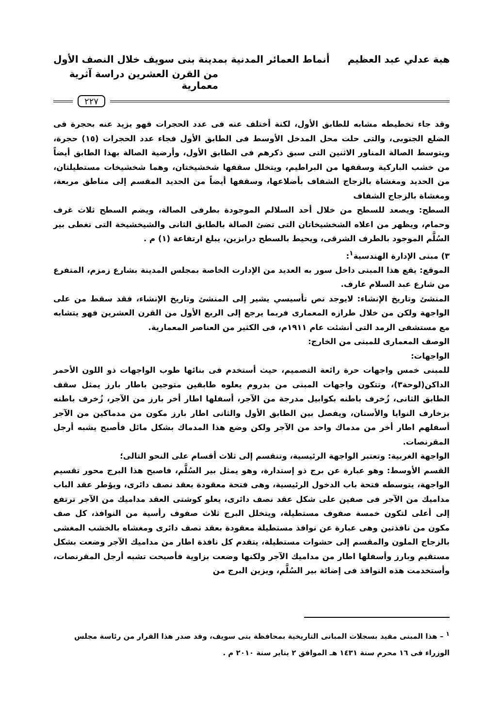هبة عدلي عبد العظيم أنماط العمائر المدنية بمدينة بنى سويف خلال النصف الأول
من القرن العشرين دراسة آثرية معمارية
٢٢٧
وقد جاء تخطيطه مشابه للطابق الأول، لكنة أختلف عنه فى عدد الحجرات فهو يزيد عنه بحجرة فى الضلع الجنوبى، والتى حلت محل المدخل الأوسط فى الطابق الأول فجاء عدد الحجرات (١٥) حجرة، ويتوسط الصالة المناور الاثنين التى سبق ذكرهم فى الطابق الأول، وأرضية الصالة بهذا الطابق أيضاً من خشب الباركية وسقفها من البراطيم، ويتخلل سقفها شخشيختان، وهما شخشيخات مستطيلتان، من الحديد ومغشاة بالزجاج الشفاف بأضلاعها، وسقفها أيضاً من الحديد المقسم إلى مناطق مربعة، ومغشاة بالزجاج الشفاف
السطح: ويصعد للسطح من خلال أحد السلالم الموجودة بطرفى الصالة، ويضم السطح ثلاث غرف وحمام، ويظهر من اعلاه الشخشيخاتان التى تضئ الصالة بالطابق الثانى والشيخشيخة التى تغطى بير السُلَّم الموجود بالطرف الشرقى، ويحيط بالسطح درابزين، يبلغ ارتفاعة (١) م .
٣) مبنى الإدارة الهندسية<sup>١</sup>:
الموقع: يقع هذا المبنى داخل سور به العديد من الإدارت الخاصة بمجلس المدينة بشارع زمزم، المتفرع من شارع عبد السلام عارف.
المنشئ وتاريخ الإنشاء: لايوجد نص تأسيسي يشير إلى المنشئ وتاريخ الإنشاء، فقد سقط من على الواجهة ولكن من خلال طرازه المعمارى فربما يرجع إلى الربع الأول من القرن العشرين فهو يتشابه مع مستشفى الرمد التى أنشئت عام ١٩١١م، فى الكثير من العناصر المعمارية.
الوصف المعمارى للمبنى من الخارج:
الواجهات:
للمبنى خمس واجهات حرة رائعة التصميم، حيث أستخدم فى بنائها طوب الواجهات ذو اللون الأحمر الداكن(لوحة٣)، وتتكون واجهات المبنى من بدروم يعلوه طابقين متوجين باطار بارز يمثل سقف الطابق الثانى، زُخرف باطنه بكوابيل مدرجة من الآجر، أسفلها اطار أخر بارز من الآجر، زُخرف باطنه بزخارف النوايا والأسنان، ويفصل بين الطابق الأول والثانى اطار بارز مكون من مدماكين من الآجر أسفلهم اطار أخر من مدماك واحد من الآجر ولكن وضع هذا المدماك بشكل مائل فأصبح يشبه أرجل المقرنصات.
الواجهة الغربية: وتعتبر الواجهة الرئيسية، وتنقسم إلى ثلاث أقسام على النحو التالى؛
القسم الأوسط: وهو عبارة عن برج ذو إستدارة، وهو يمثل بير السُلَّم، فاصبح هذا البرج محور تقسيم الواجهة، يتوسطه فتحة باب الدخول الرئيسية، وهى فتحة معقودة بعقد نصف دائرى، ويؤطر عقد الباب مداميك من الآجر فى صفين على شكل عقد نصف دائرى، يعلو كوشتى العقد مداميك من الآجر ترتفع إلى أعلى لتكون خمسة صفوف مستطيلة، ويتخلل البرج ثلاث صفوف رأسية من النوافذ، كل صف مكون من نافذتين وهى عبارة عن نوافذ مستطيلة معقودة بعقد نصف دائرى ومغشاه بالخشب المغشى بالزجاج الملون والمقسم إلى حشوات مستطيلة، يتقدم كل نافذة اطار من مداميك الآجر وضعت بشكل مستقيم وبارز وأسفلها اطار من مداميك الآجر ولكنها وضعت بزاوية فأصبحت تشبه أرجل المقرنصات، وأستخدمت هذه النوافذ فى إضائة بير السُلَّم، ويزين البرج من
<sup>١</sup> – هذا المبنى مقيد بسجلات المبانى التاريخية بمحافظة بنى سويف، وقد صدر هذا القرار من رئاسة مجلس الوزراء فى ١٦ محرم سنة ١٤٣١ هـ الموافق ٢ يناير سنة ٢٠١٠ م .